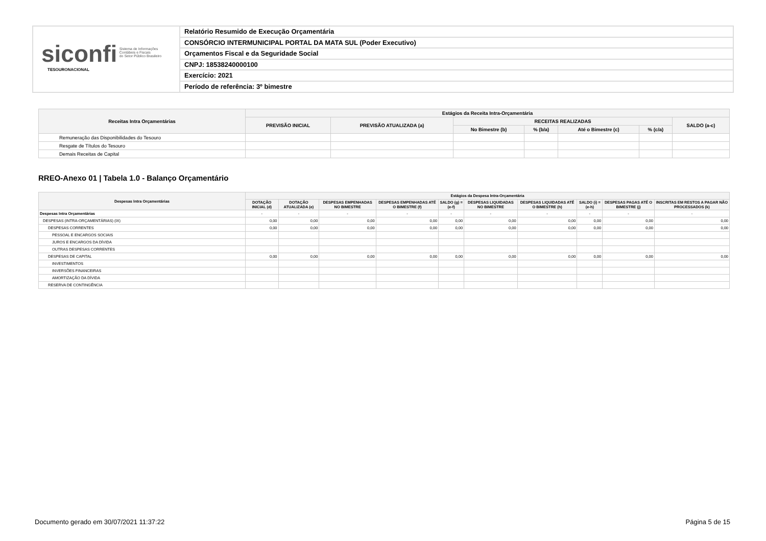siconfi Sistema de Informações
Contábeis e Fiscais
do Setor Público Brasileiro
TESOURONACIONAL
Relatório Resumido de Execução Orçamentária
CONSÓRCIO INTERMUNICIPAL PORTAL DA MATA SUL (Poder Executivo)
Orçamentos Fiscal e da Seguridade Social
CNPJ: 18538240000100
Exercício: 2021
Período de referência: 3º bimestre
| Receitas Intra Orçamentárias | Estágios da Receita Intra-Orçamentária | | | | | | |
| --- | --- | --- | --- | --- | --- | --- | --- |
| | PREVISÃO INICIAL | PREVISÃO ATUALIZADA (a) | RECEITAS REALIZADAS | | | | SALDO (a-c) |
| | | | No Bimestre (b) | % (b/a) | Até o Bimestre (c) | % (c/a) | |
| Remuneração das Disponibilidades do Tesouro | | | | | | | |
| Resgate de Títulos do Tesouro | | | | | | | |
| Demais Receitas de Capital | | | | | | | |
RREO-Anexo 01 | Tabela 1.0 - Balanço Orçamentário
| Despesas Intra Orçamentárias | Estágios da Despesa Intra-Orçamentária | | | | | | | | | |
| --- | --- | --- | --- | --- | --- | --- | --- | --- | --- | --- |
| | DOTAÇÃO INICIAL (d) | DOTAÇÃO ATUALIZADA (e) | DESPESAS EMPENHADAS NO BIMESTRE | DESPESAS EMPENHADAS ATÉ O BIMESTRE (f) | SALDO (g) = (e-f) | DESPESAS LIQUIDADAS NO BIMESTRE | DESPESAS LIQUIDADAS ATÉ O BIMESTRE (h) | SALDO (i) = (e-h) | DESPESAS PAGAS ATÉ O BIMESTRE (j) | INSCRITAS EM RESTOS A PAGAR NÃO PROCESSADOS (k) |
| Despesas Intra Orçamentárias | - | - | - | - | - | - | - | - | - | - |
| DESPESAS (INTRA-ORÇAMENTÁRIAS) (IX) | 0,00 | 0,00 | 0,00 | 0,00 | 0,00 | 0,00 | 0,00 | 0,00 | 0,00 | 0,00 |
| DESPESAS CORRENTES | 0,00 | 0,00 | 0,00 | 0,00 | 0,00 | 0,00 | 0,00 | 0,00 | 0,00 | 0,00 |
| PESSOAL E ENCARGOS SOCIAIS | | | | | | | | | | |
| JUROS E ENCARGOS DA DÍVIDA | | | | | | | | | | |
| OUTRAS DESPESAS CORRENTES | | | | | | | | | | |
| DESPESAS DE CAPITAL | 0,00 | 0,00 | 0,00 | 0,00 | 0,00 | 0,00 | 0,00 | 0,00 | 0,00 | 0,00 |
| INVESTIMENTOS | | | | | | | | | | |
| INVERSÕES FINANCEIRAS | | | | | | | | | | |
| AMORTIZAÇÃO DA DÍVIDA | | | | | | | | | | |
| RESERVA DE CONTINGÊNCIA | | | | | | | | | | |
Documento gerado em 30/07/2021 11:37:22
Página 5 de 15